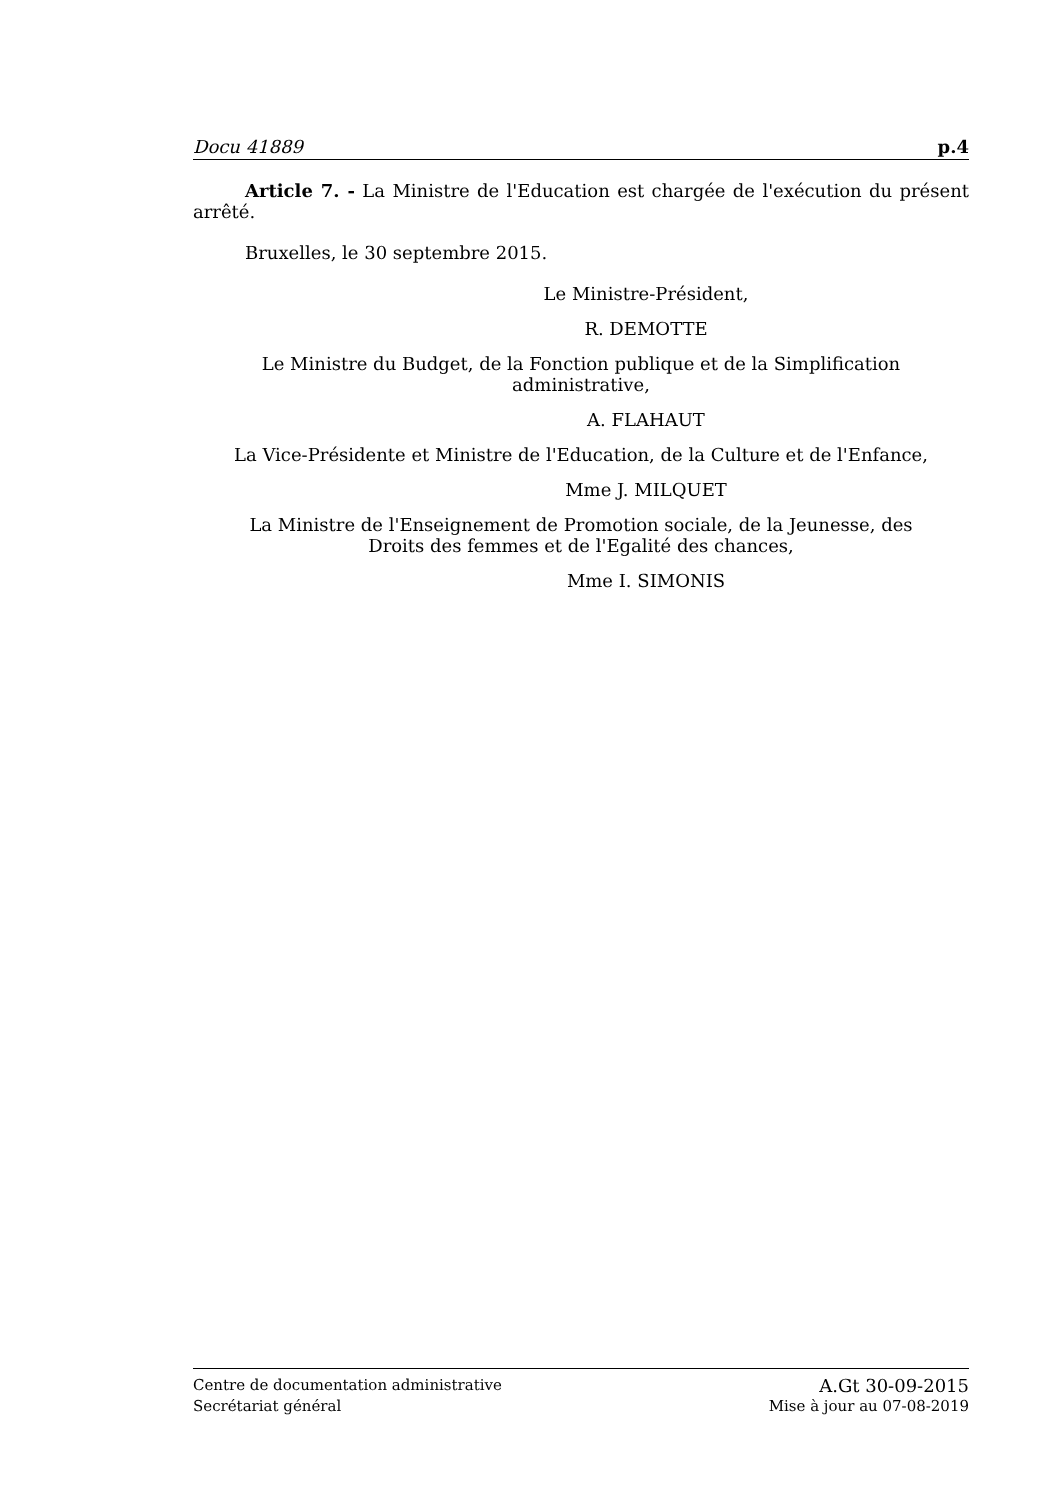Docu 41889 p.4
Article 7. - La Ministre de l'Education est chargée de l'exécution du présent arrêté.
Bruxelles, le 30 septembre 2015.
Le Ministre-Président,
R. DEMOTTE
Le Ministre du Budget, de la Fonction publique et de la Simplification
administrative,
A. FLAHAUT
La Vice-Présidente et Ministre de l'Education, de la Culture et de l'Enfance,
Mme J. MILQUET
La Ministre de l'Enseignement de Promotion sociale, de la Jeunesse, des
Droits des femmes et de l'Egalité des chances,
Mme I. SIMONIS
Centre de documentation administrative A.Gt 30-09-2015
Secrétariat général Mise à jour au 07-08-2019